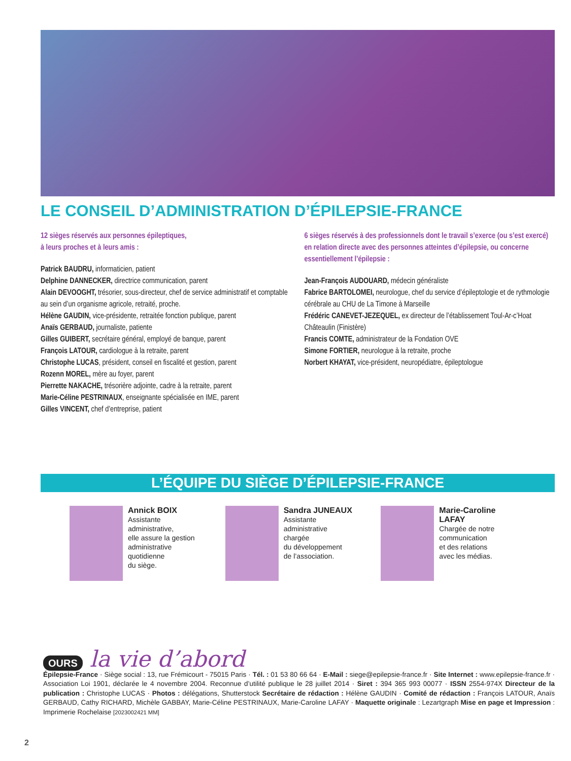LE CONSEIL D’ADMINISTRATION D’ÉPILEPSIE-FRANCE
12 sièges réservés aux personnes épileptiques,
à leurs proches et à leurs amis :
Patrick BAUDRU, informaticien, patient
Delphine DANNECKER, directrice communication, parent
Alain DEVOOGHT, trésorier, sous-directeur, chef de service administratif et comptable au sein d’un organisme agricole, retraité, proche.
Hélène GAUDIN, vice-présidente, retraitée fonction publique, parent
Anaïs GERBAUD, journaliste, patiente
Gilles GUIBERT, secrétaire général, employé de banque, parent
François LATOUR, cardiologue à la retraite, parent
Christophe LUCAS, président, conseil en fiscalité et gestion, parent
Rozenn MOREL, mère au foyer, parent
Pierrette NAKACHE, trésorière adjointe, cadre à la retraite, parent
Marie-Céline PESTRINAUX, enseignante spécialisée en IME, parent
Gilles VINCENT, chef d’entreprise, patient
6 sièges réservés à des professionnels dont le travail s’exerce (ou s’est exercé) en relation directe avec des personnes atteintes d’épilepsie, ou concerne essentiellement l’épilepsie :
Jean-François AUDOUARD, médecin généraliste
Fabrice BARTOLOMEI, neurologue, chef du service d’épileptologie et de rythmologie cérébrale au CHU de La Timone à Marseille
Frédéric CANEVET-JEZEQUEL, ex directeur de l’établissement Toul-Ar-c’Hoat Châteaulin (Finistère)
Francis COMTE, administrateur de la Fondation OVE
Simone FORTIER, neurologue à la retraite, proche
Norbert KHAYAT, vice-président, neuropédiatre, épileptologue
L’ÉQUIPE DU SIÈGE D’ÉPILEPSIE-FRANCE
Annick BOIX
Assistante
administrative,
elle assure la gestion
administrative
quotidienne
du siège.
Sandra JUNEAUX
Assistante
administrative
chargée
du développement
de l’association.
Marie-Caroline
LAFAY
Chargée de notre
communication
et des relations
avec les médias.
OURS la vie d’abord
Épilepsie-France · Siège social : 13, rue Frémicourt - 75015 Paris · Tél. : 01 53 80 66 64 · E-Mail : siege@epilepsie-france.fr · Site Internet : www.epilepsie-france.fr · Association Loi 1901, déclarée le 4 novembre 2004. Reconnue d’utilité publique le 28 juillet 2014 · Siret : 394 365 993 00077 · ISSN 2554-974X Directeur de la publication : Christophe LUCAS · Photos : délégations, Shutterstock Secrétaire de rédaction : Hélène GAUDIN · Comité de rédaction : François LATOUR, Anaïs GERBAUD, Cathy RICHARD, Michèle GABBAY, Marie-Céline PESTRINAUX, Marie-Caroline LAFAY · Maquette originale : Lezartgraph Mise en page et Impression : Imprimerie Rochelaise [2023002421 MM]
2